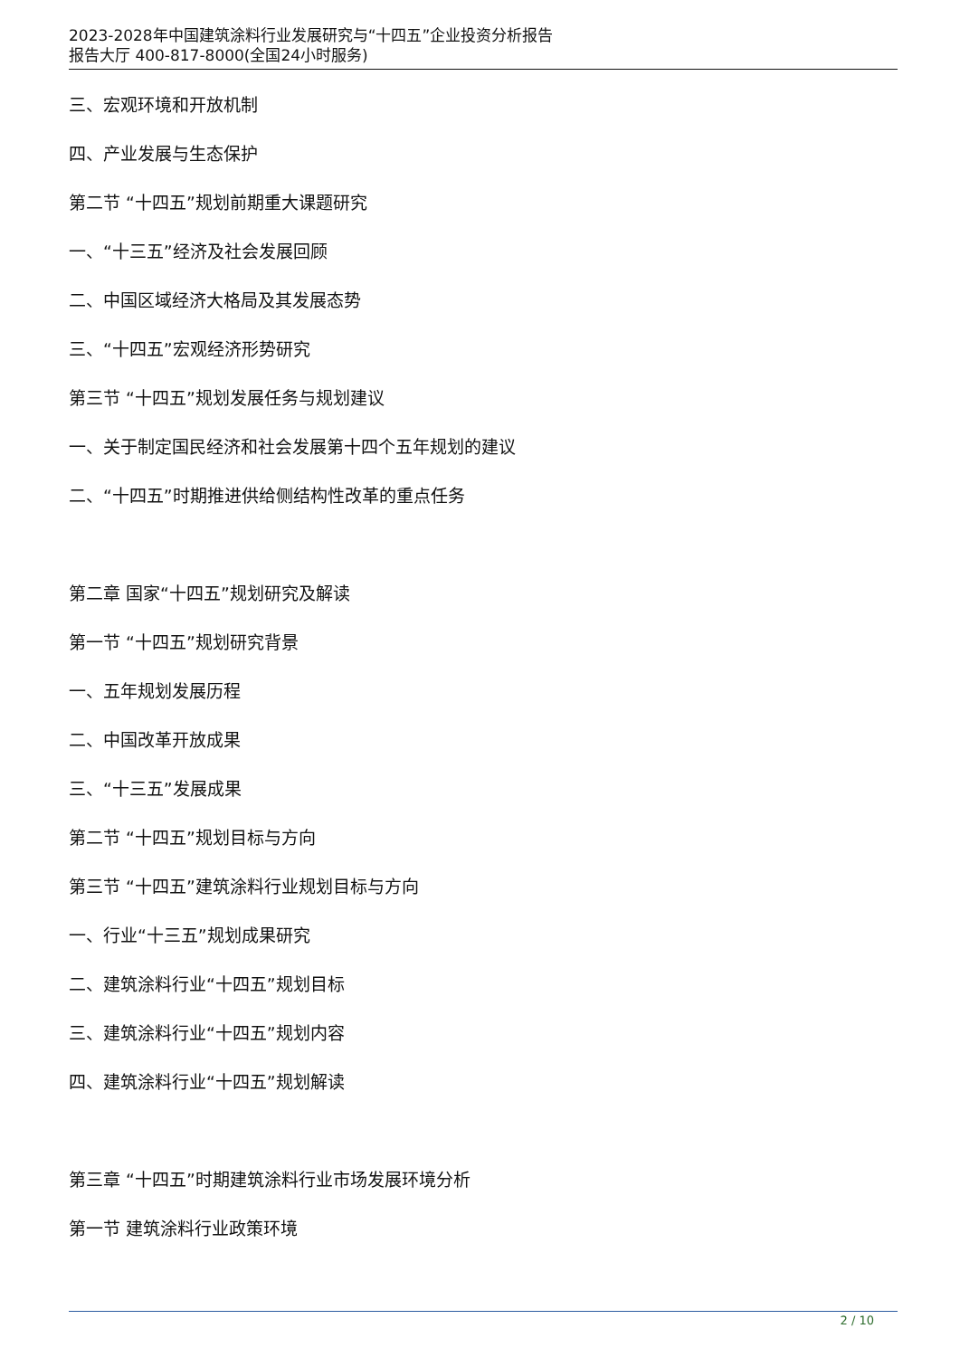2023-2028年中国建筑涂料行业发展研究与“十四五”企业投资分析报告
报告大厅 400-817-8000(全国24小时服务)
三、宏观环境和开放机制
四、产业发展与生态保护
第二节 “十四五”规划前期重大课题研究
一、“十三五”经济及社会发展回顾
二、中国区域经济大格局及其发展态势
三、“十四五”宏观经济形势研究
第三节 “十四五”规划发展任务与规划建议
一、关于制定国民经济和社会发展第十四个五年规划的建议
二、“十四五”时期推进供给侧结构性改革的重点任务
第二章 国家“十四五”规划研究及解读
第一节 “十四五”规划研究背景
一、五年规划发展历程
二、中国改革开放成果
三、“十三五”发展成果
第二节 “十四五”规划目标与方向
第三节 “十四五”建筑涂料行业规划目标与方向
一、行业“十三五”规划成果研究
二、建筑涂料行业“十四五”规划目标
三、建筑涂料行业“十四五”规划内容
四、建筑涂料行业“十四五”规划解读
第三章 “十四五”时期建筑涂料行业市场发展环境分析
第一节 建筑涂料行业政策环境
2 / 10